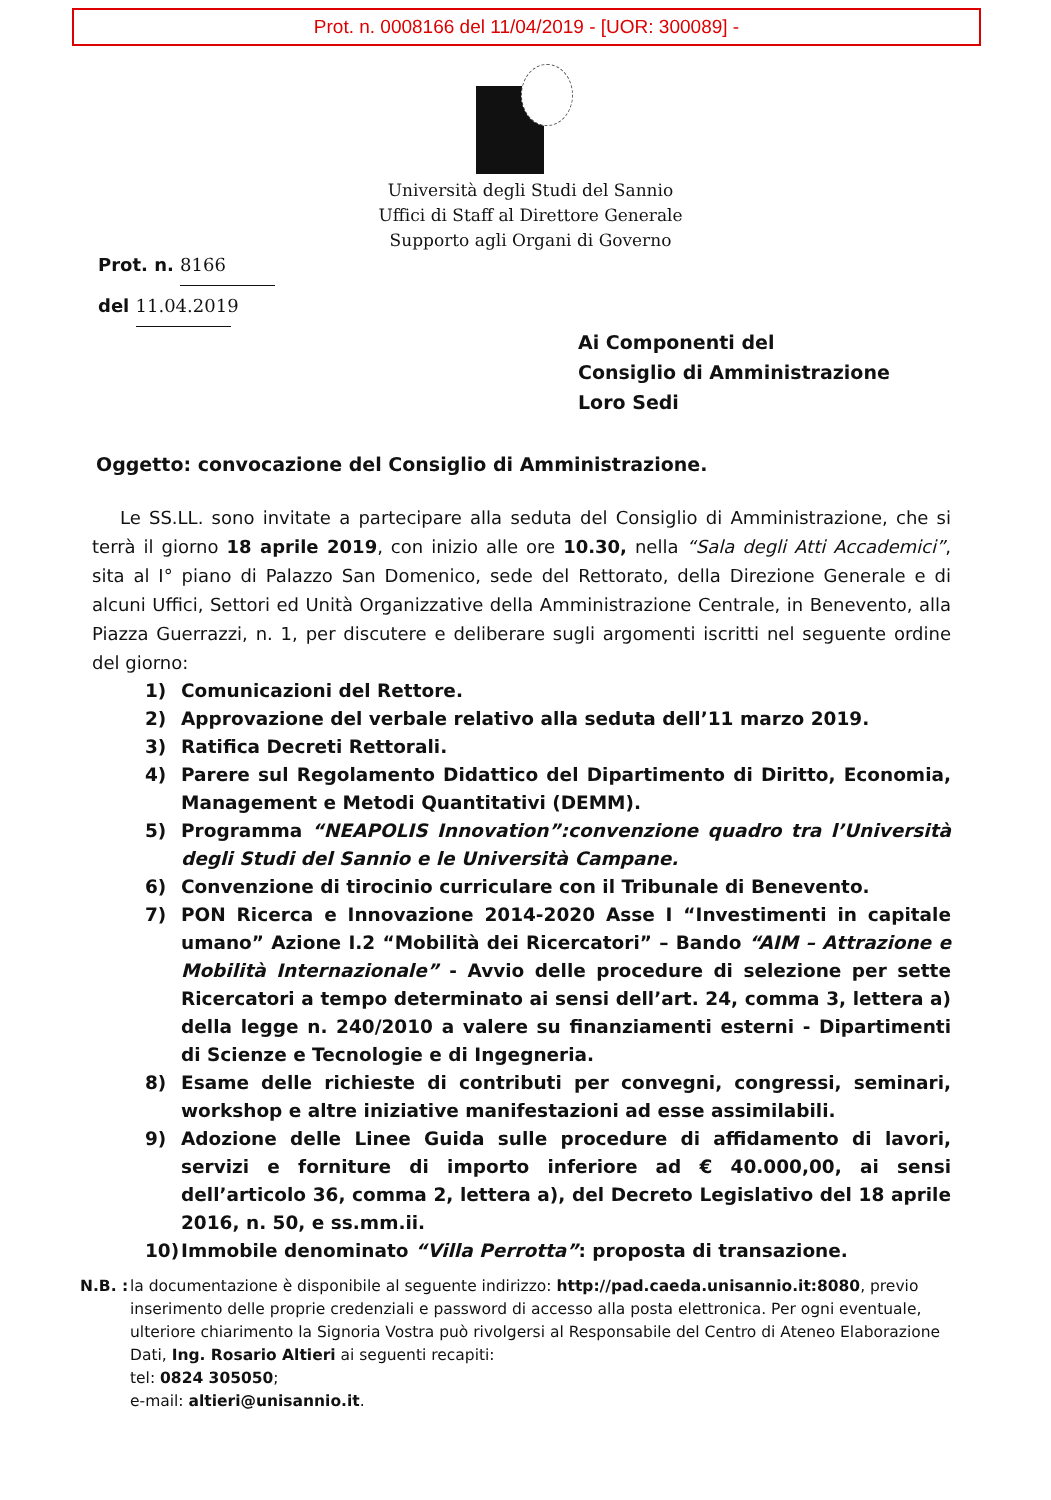Prot. n. 0008166 del 11/04/2019 - [UOR: 300089] -
Università degli Studi del Sannio
Uffici di Staff al Direttore Generale
Supporto agli Organi di Governo
Prot. n. 8166
del 11.04.2019
Ai Componenti del
Consiglio di Amministrazione
Loro Sedi
Oggetto: convocazione del Consiglio di Amministrazione.
Le SS.LL. sono invitate a partecipare alla seduta del Consiglio di Amministrazione, che si terrà il giorno 18 aprile 2019, con inizio alle ore 10.30, nella “Sala degli Atti Accademici”, sita al I° piano di Palazzo San Domenico, sede del Rettorato, della Direzione Generale e di alcuni Uffici, Settori ed Unità Organizzative della Amministrazione Centrale, in Benevento, alla Piazza Guerrazzi, n. 1, per discutere e deliberare sugli argomenti iscritti nel seguente ordine del giorno:
1) Comunicazioni del Rettore.
2) Approvazione del verbale relativo alla seduta dell’11 marzo 2019.
3) Ratifica Decreti Rettorali.
4) Parere sul Regolamento Didattico del Dipartimento di Diritto, Economia, Management e Metodi Quantitativi (DEMM).
5) Programma “NEAPOLIS Innovation”:convenzione quadro tra l’Università degli Studi del Sannio e le Università Campane.
6) Convenzione di tirocinio curriculare con il Tribunale di Benevento.
7) PON Ricerca e Innovazione 2014-2020 Asse I “Investimenti in capitale umano” Azione I.2 “Mobilità dei Ricercatori” – Bando “AIM – Attrazione e Mobilità Internazionale” - Avvio delle procedure di selezione per sette Ricercatori a tempo determinato ai sensi dell’art. 24, comma 3, lettera a) della legge n. 240/2010 a valere su finanziamenti esterni - Dipartimenti di Scienze e Tecnologie e di Ingegneria.
8) Esame delle richieste di contributi per convegni, congressi, seminari, workshop e altre iniziative manifestazioni ad esse assimilabili.
9) Adozione delle Linee Guida sulle procedure di affidamento di lavori, servizi e forniture di importo inferiore ad € 40.000,00, ai sensi dell’articolo 36, comma 2, lettera a), del Decreto Legislativo del 18 aprile 2016, n. 50, e ss.mm.ii.
10) Immobile denominato “Villa Perrotta”: proposta di transazione.
N.B. : la documentazione è disponibile al seguente indirizzo: http://pad.caeda.unisannio.it:8080, previo inserimento delle proprie credenziali e password di accesso alla posta elettronica. Per ogni eventuale, ulteriore chiarimento la Signoria Vostra può rivolgersi al Responsabile del Centro di Ateneo Elaborazione Dati, Ing. Rosario Altieri ai seguenti recapiti:
tel: 0824 305050;
e-mail: altieri@unisannio.it.